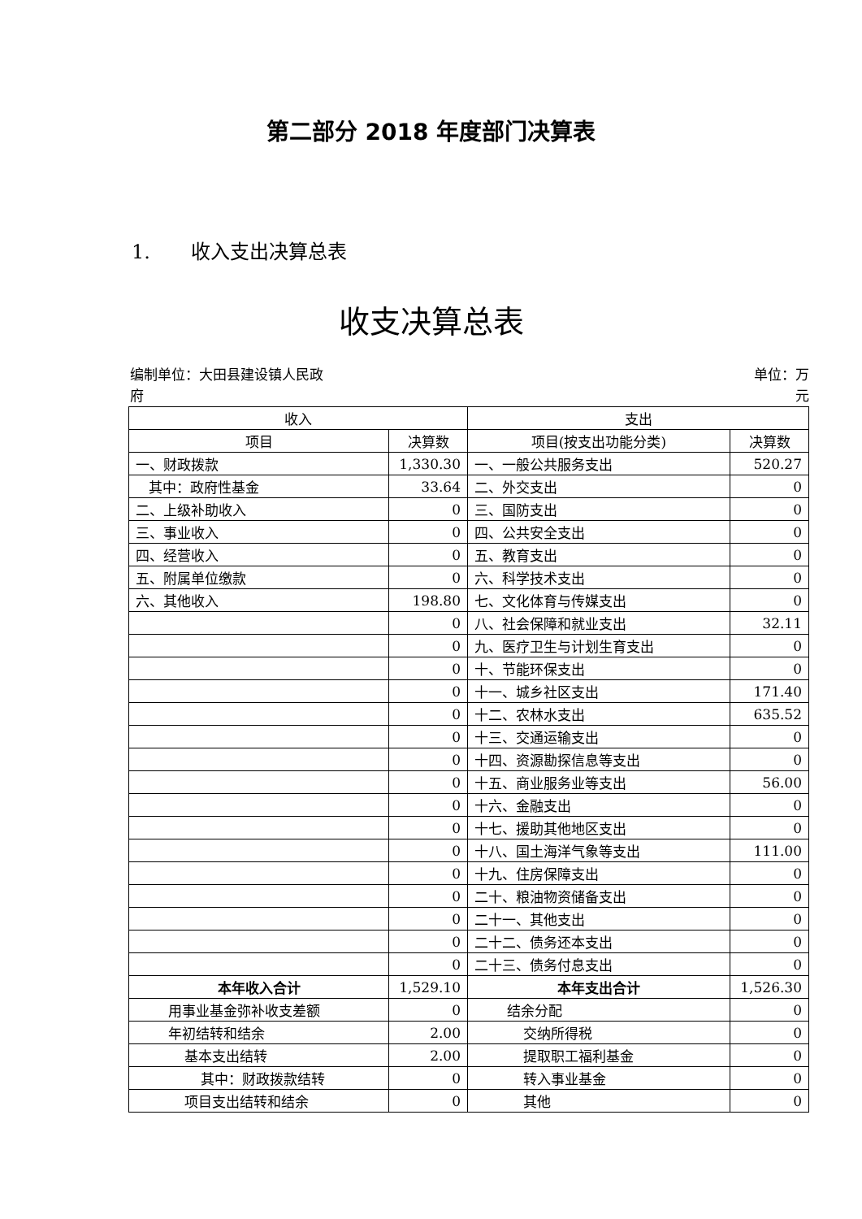第二部分 2018 年度部门决算表
1. 收入支出决算总表
收支决算总表
编制单位：大田县建设镇人民政
府
单位：万
元
| 收入 | | 支出 | |
| --- | --- | --- | --- |
| 项目 | 决算数 | 项目(按支出功能分类) | 决算数 |
| 一、财政拨款 | 1,330.30 | 一、一般公共服务支出 | 520.27 |
| 其中：政府性基金 | 33.64 | 二、外交支出 | 0 |
| 二、上级补助收入 | 0 | 三、国防支出 | 0 |
| 三、事业收入 | 0 | 四、公共安全支出 | 0 |
| 四、经营收入 | 0 | 五、教育支出 | 0 |
| 五、附属单位缴款 | 0 | 六、科学技术支出 | 0 |
| 六、其他收入 | 198.80 | 七、文化体育与传媒支出 | 0 |
| | 0 | 八、社会保障和就业支出 | 32.11 |
| | 0 | 九、医疗卫生与计划生育支出 | 0 |
| | 0 | 十、节能环保支出 | 0 |
| | 0 | 十一、城乡社区支出 | 171.40 |
| | 0 | 十二、农林水支出 | 635.52 |
| | 0 | 十三、交通运输支出 | 0 |
| | 0 | 十四、资源勘探信息等支出 | 0 |
| | 0 | 十五、商业服务业等支出 | 56.00 |
| | 0 | 十六、金融支出 | 0 |
| | 0 | 十七、援助其他地区支出 | 0 |
| | 0 | 十八、国土海洋气象等支出 | 111.00 |
| | 0 | 十九、住房保障支出 | 0 |
| | 0 | 二十、粮油物资储备支出 | 0 |
| | 0 | 二十一、其他支出 | 0 |
| | 0 | 二十二、债务还本支出 | 0 |
| | 0 | 二十三、债务付息支出 | 0 |
| 本年收入合计 | 1,529.10 | 本年支出合计 | 1,526.30 |
| 用事业基金弥补收支差额 | 0 | 结余分配 | 0 |
| 年初结转和结余 | 2.00 | 交纳所得税 | 0 |
| 基本支出结转 | 2.00 | 提取职工福利基金 | 0 |
| 其中：财政拨款结转 | 0 | 转入事业基金 | 0 |
| 项目支出结转和结余 | 0 | 其他 | 0 |